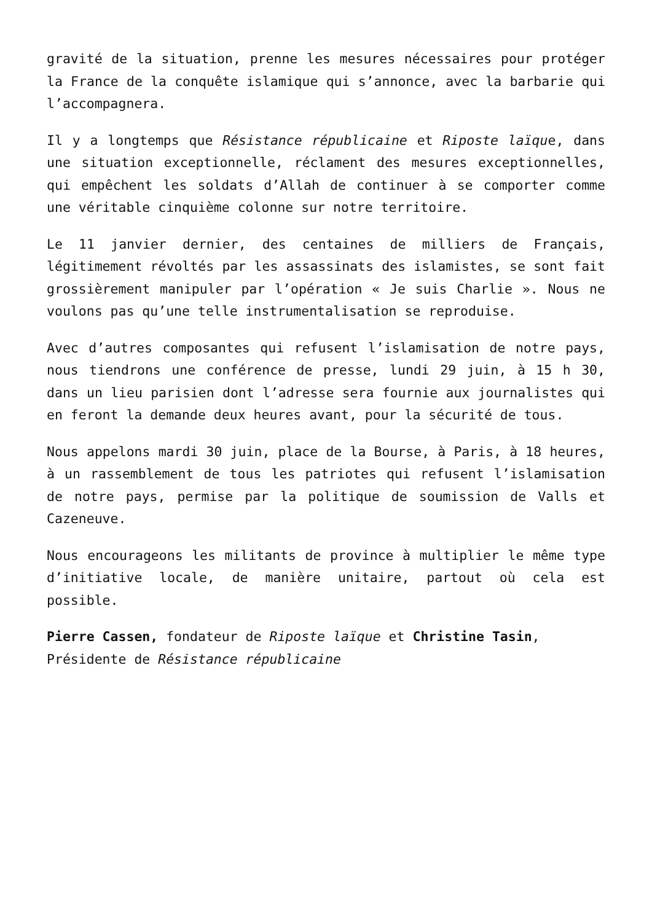gravité de la situation, prenne les mesures nécessaires pour protéger la France de la conquête islamique qui s’annonce, avec la barbarie qui l’accompagnera.
Il y a longtemps que Résistance républicaine et Riposte laïque, dans une situation exceptionnelle, réclament des mesures exceptionnelles, qui empêchent les soldats d’Allah de continuer à se comporter comme une véritable cinquième colonne sur notre territoire.
Le 11 janvier dernier, des centaines de milliers de Français, légitimement révoltés par les assassinats des islamistes, se sont fait grossièrement manipuler par l’opération « Je suis Charlie ». Nous ne voulons pas qu’une telle instrumentalisation se reproduise.
Avec d’autres composantes qui refusent l’islamisation de notre pays, nous tiendrons une conférence de presse, lundi 29 juin, à 15 h 30, dans un lieu parisien dont l’adresse sera fournie aux journalistes qui en feront la demande deux heures avant, pour la sécurité de tous.
Nous appelons mardi 30 juin, place de la Bourse, à Paris, à 18 heures, à un rassemblement de tous les patriotes qui refusent l’islamisation de notre pays, permise par la politique de soumission de Valls et Cazeneuve.
Nous encourageons les militants de province à multiplier le même type d’initiative locale, de manière unitaire, partout où cela est possible.
Pierre Cassen, fondateur de Riposte laïque et Christine Tasin, Présidente de Résistance républicaine